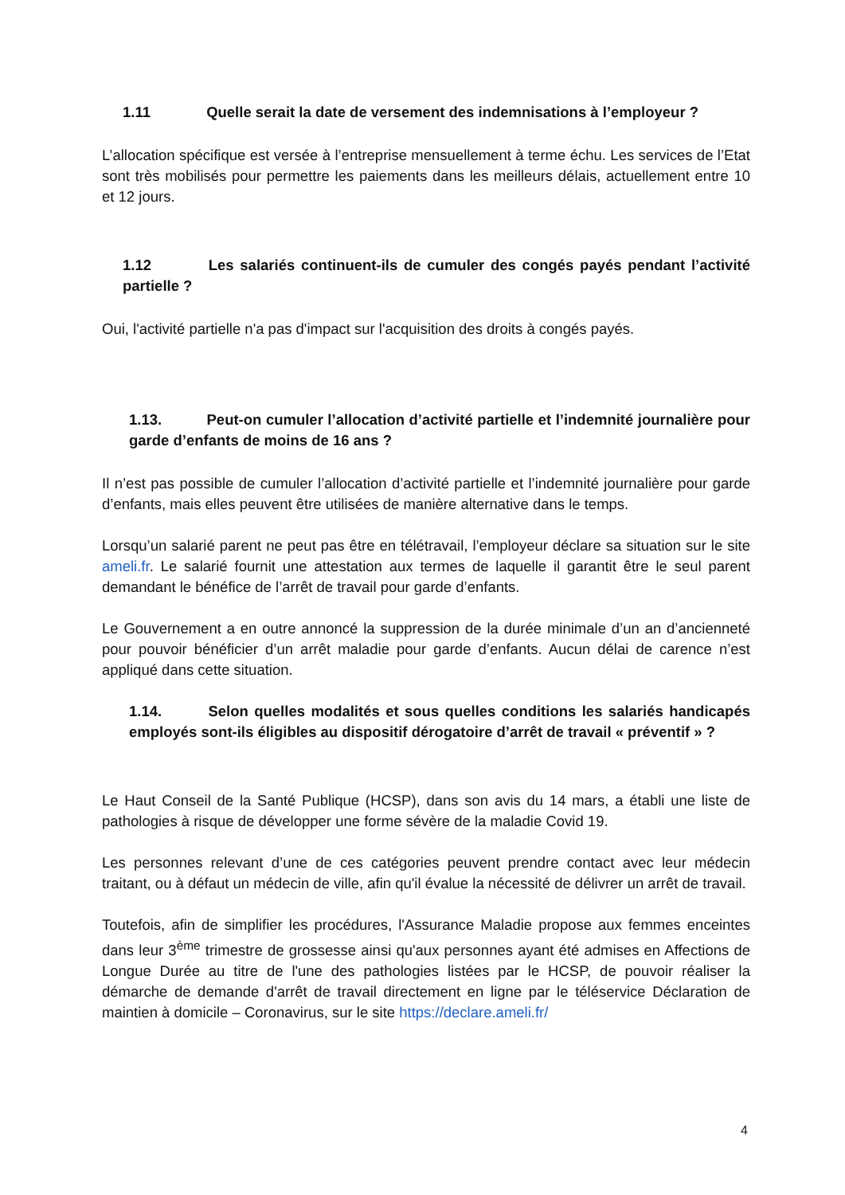1.11 Quelle serait la date de versement des indemnisations à l’employeur ?
L’allocation spécifique est versée à l’entreprise mensuellement à terme échu. Les services de l’Etat sont très mobilisés pour permettre les paiements dans les meilleurs délais, actuellement entre 10 et 12 jours.
1.12 Les salariés continuent-ils de cumuler des congés payés pendant l’activité partielle ?
Oui, l'activité partielle n'a pas d'impact sur l'acquisition des droits à congés payés.
1.13. Peut-on cumuler l’allocation d’activité partielle et l’indemnité journalière pour garde d’enfants de moins de 16 ans ?
Il n’est pas possible de cumuler l’allocation d’activité partielle et l’indemnité journalière pour garde d’enfants, mais elles peuvent être utilisées de manière alternative dans le temps.
Lorsqu’un salarié parent ne peut pas être en télétravail, l’employeur déclare sa situation sur le site ameli.fr. Le salarié fournit une attestation aux termes de laquelle il garantit être le seul parent demandant le bénéfice de l’arrêt de travail pour garde d’enfants.
Le Gouvernement a en outre annoncé la suppression de la durée minimale d’un an d’ancienneté pour pouvoir bénéficier d’un arrêt maladie pour garde d’enfants. Aucun délai de carence n’est appliqué dans cette situation.
1.14. Selon quelles modalités et sous quelles conditions les salariés handicapés employés sont-ils éligibles au dispositif dérogatoire d’arrêt de travail « préventif » ?
Le Haut Conseil de la Santé Publique (HCSP), dans son avis du 14 mars, a établi une liste de pathologies à risque de développer une forme sévère de la maladie Covid 19.
Les personnes relevant d’une de ces catégories peuvent prendre contact avec leur médecin traitant, ou à défaut un médecin de ville, afin qu'il évalue la nécessité de délivrer un arrêt de travail.
Toutefois, afin de simplifier les procédures, l'Assurance Maladie propose aux femmes enceintes dans leur 3<sup>ème</sup> trimestre de grossesse ainsi qu'aux personnes ayant été admises en Affections de Longue Durée au titre de l'une des pathologies listées par le HCSP, de pouvoir réaliser la démarche de demande d'arrêt de travail directement en ligne par le téléservice Déclaration de maintien à domicile – Coronavirus, sur le site https://declare.ameli.fr/
4